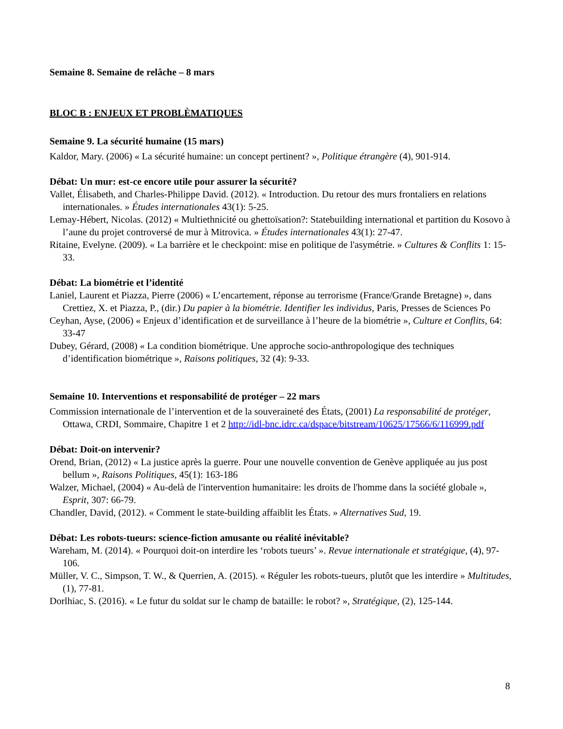Semaine 8. Semaine de relâche – 8 mars
BLOC B : ENJEUX ET PROBLÈMATIQUES
Semaine 9. La sécurité humaine (15 mars)
Kaldor, Mary. (2006) « La sécurité humaine: un concept pertinent? », Politique étrangère (4), 901-914.
Débat: Un mur: est-ce encore utile pour assurer la sécurité?
Vallet, Élisabeth, and Charles-Philippe David. (2012). « Introduction. Du retour des murs frontaliers en relations internationales. » Études internationales 43(1): 5-25.
Lemay-Hébert, Nicolas. (2012) « Multiethnicité ou ghettoïsation?: Statebuilding international et partition du Kosovo à l’aune du projet controversé de mur à Mitrovica. » Études internationales 43(1): 27-47.
Ritaine, Evelyne. (2009). « La barrière et le checkpoint: mise en politique de l'asymétrie. » Cultures & Conflits 1: 15-33.
Débat: La biométrie et l’identité
Laniel, Laurent et Piazza, Pierre (2006) « L’encartement, réponse au terrorisme (France/Grande Bretagne) », dans Crettiez, X. et Piazza, P., (dir.) Du papier à la biométrie. Identifier les individus, Paris, Presses de Sciences Po
Ceyhan, Ayse, (2006) « Enjeux d’identification et de surveillance à l’heure de la biométrie », Culture et Conflits, 64: 33-47
Dubey, Gérard, (2008) « La condition biométrique. Une approche socio-anthropologique des techniques d’identification biométrique », Raisons politiques, 32 (4): 9-33.
Semaine 10. Interventions et responsabilité de protéger – 22 mars
Commission internationale de l’intervention et de la souveraineté des États, (2001) La responsabilité de protéger, Ottawa, CRDI, Sommaire, Chapitre 1 et 2 http://idl-bnc.idrc.ca/dspace/bitstream/10625/17566/6/116999.pdf
Débat: Doit-on intervenir?
Orend, Brian, (2012) « La justice après la guerre. Pour une nouvelle convention de Genève appliquée au jus post bellum », Raisons Politiques, 45(1): 163-186
Walzer, Michael, (2004) « Au-delà de l'intervention humanitaire: les droits de l'homme dans la société globale », Esprit, 307: 66-79.
Chandler, David, (2012). « Comment le state-building affaiblit les États. » Alternatives Sud, 19.
Débat: Les robots-tueurs: science-fiction amusante ou réalité inévitable?
Wareham, M. (2014). « Pourquoi doit-on interdire les ‘robots tueurs’ ». Revue internationale et stratégique, (4), 97-106.
Müller, V. C., Simpson, T. W., & Querrien, A. (2015). « Réguler les robots-tueurs, plutôt que les interdire » Multitudes, (1), 77-81.
Dorlhiac, S. (2016). « Le futur du soldat sur le champ de bataille: le robot? », Stratégique, (2), 125-144.
8